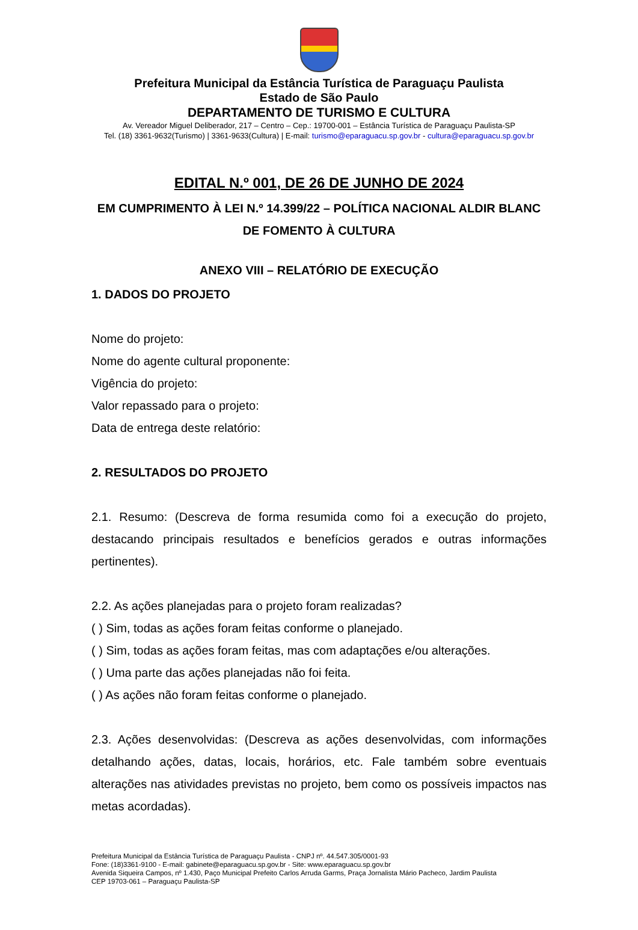Prefeitura Municipal da Estância Turística de Paraguaçu Paulista
Estado de São Paulo
DEPARTAMENTO DE TURISMO E CULTURA
Av. Vereador Miguel Deliberador, 217 – Centro – Cep.: 19700-001 – Estância Turística de Paraguaçu Paulista-SP
Tel. (18) 3361-9632(Turismo) | 3361-9633(Cultura) | E-mail: turismo@eparaguacu.sp.gov.br - cultura@eparaguacu.sp.gov.br
EDITAL N.º 001, DE 26 DE JUNHO DE 2024
EM CUMPRIMENTO À LEI N.º 14.399/22 – POLÍTICA NACIONAL ALDIR BLANC DE FOMENTO À CULTURA
ANEXO VIII – RELATÓRIO DE EXECUÇÃO
1. DADOS DO PROJETO
Nome do projeto:
Nome do agente cultural proponente:
Vigência do projeto:
Valor repassado para o projeto:
Data de entrega deste relatório:
2. RESULTADOS DO PROJETO
2.1. Resumo: (Descreva de forma resumida como foi a execução do projeto, destacando principais resultados e benefícios gerados e outras informações pertinentes).
2.2. As ações planejadas para o projeto foram realizadas?
( ) Sim, todas as ações foram feitas conforme o planejado.
( ) Sim, todas as ações foram feitas, mas com adaptações e/ou alterações.
( ) Uma parte das ações planejadas não foi feita.
( ) As ações não foram feitas conforme o planejado.
2.3. Ações desenvolvidas: (Descreva as ações desenvolvidas, com informações detalhando ações, datas, locais, horários, etc. Fale também sobre eventuais alterações nas atividades previstas no projeto, bem como os possíveis impactos nas metas acordadas).
Prefeitura Municipal da Estância Turística de Paraguaçu Paulista - CNPJ nº. 44.547.305/0001-93
Fone: (18)3361-9100 - E-mail: gabinete@eparaguacu.sp.gov.br - Site: www.eparaguacu.sp.gov.br
Avenida Siqueira Campos, nº 1.430, Paço Municipal Prefeito Carlos Arruda Garms, Praça Jornalista Mário Pacheco, Jardim Paulista
CEP 19703-061 – Paraguaçu Paulista-SP